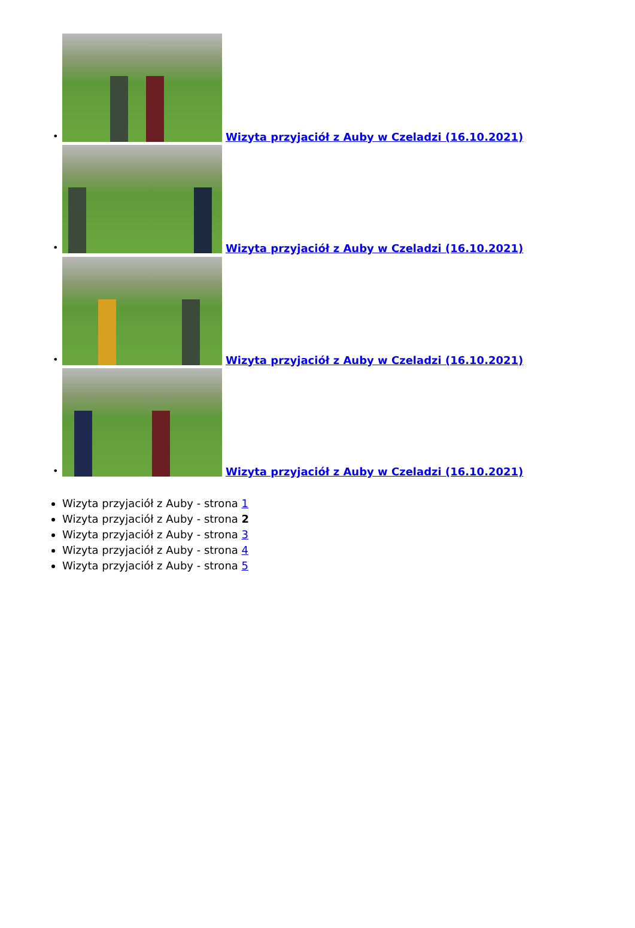• Wizyta przyjaciół z Auby w Czeladzi (16.10.2021)
• Wizyta przyjaciół z Auby w Czeladzi (16.10.2021)
• Wizyta przyjaciół z Auby w Czeladzi (16.10.2021)
• Wizyta przyjaciół z Auby w Czeladzi (16.10.2021)
Wizyta przyjaciół z Auby - strona 1
Wizyta przyjaciół z Auby - strona 2
Wizyta przyjaciół z Auby - strona 3
Wizyta przyjaciół z Auby - strona 4
Wizyta przyjaciół z Auby - strona 5